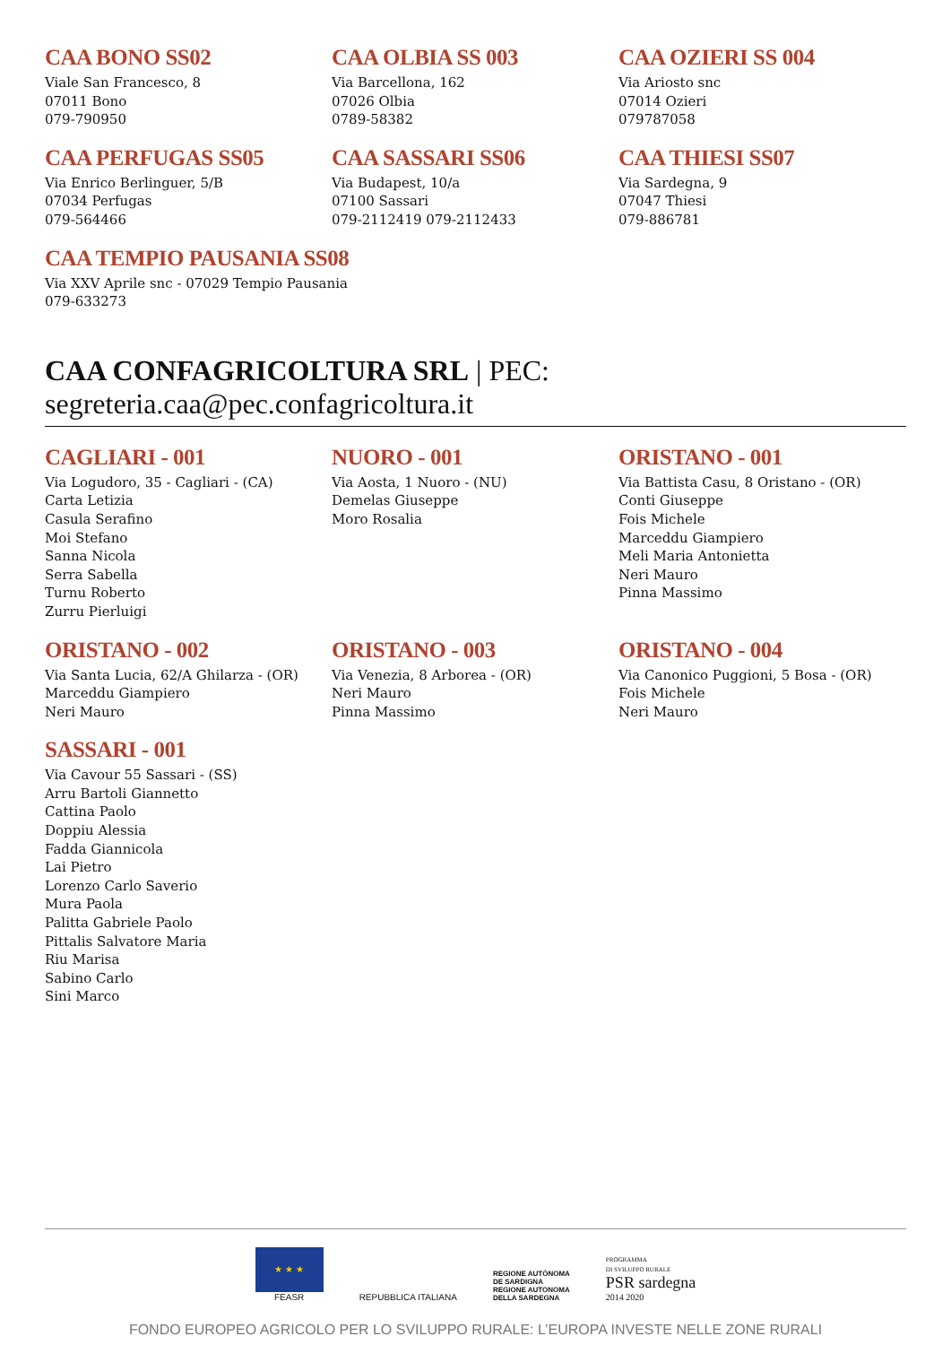CAA BONO SS02
Viale San Francesco, 8
07011 Bono
079-790950
CAA OLBIA SS 003
Via Barcellona, 162
07026 Olbia
0789-58382
CAA OZIERI SS 004
Via Ariosto snc
07014 Ozieri
079787058
CAA PERFUGAS SS05
Via Enrico Berlinguer, 5/B
07034 Perfugas
079-564466
CAA SASSARI SS06
Via Budapest, 10/a
07100 Sassari
079-2112419 079-2112433
CAA THIESI SS07
Via Sardegna, 9
07047 Thiesi
079-886781
CAA TEMPIO PAUSANIA SS08
Via XXV Aprile snc - 07029 Tempio Pausania
079-633273
CAA CONFAGRICOLTURA SRL | PEC: segreteria.caa@pec.confagricoltura.it
CAGLIARI - 001
Via Logudoro, 35 - Cagliari - (CA)
Carta Letizia
Casula Serafino
Moi Stefano
Sanna Nicola
Serra Sabella
Turnu Roberto
Zurru Pierluigi
NUORO - 001
Via Aosta, 1 Nuoro - (NU)
Demelas Giuseppe
Moro Rosalia
ORISTANO - 001
Via Battista Casu, 8 Oristano - (OR)
Conti Giuseppe
Fois Michele
Marceddu Giampiero
Meli Maria Antonietta
Neri Mauro
Pinna Massimo
ORISTANO - 002
Via Santa Lucia, 62/A Ghilarza - (OR)
Marceddu Giampiero
Neri Mauro
ORISTANO - 003
Via Venezia, 8 Arborea - (OR)
Neri Mauro
Pinna Massimo
ORISTANO - 004
Via Canonico Puggioni, 5 Bosa - (OR)
Fois Michele
Neri Mauro
SASSARI - 001
Via Cavour 55 Sassari - (SS)
Arru Bartoli Giannetto
Cattina Paolo
Doppiu Alessia
Fadda Giannicola
Lai Pietro
Lorenzo Carlo Saverio
Mura Paola
Palitta Gabriele Paolo
Pittalis Salvatore Maria
Riu Marisa
Sabino Carlo
Sini Marco
★ ★ ★
FEASR
REPUBBLICA ITALIANA
REGIONE AUTÒNOMA
DE SARDIGNA
REGIONE AUTONOMA
DELLA SARDEGNA
PROGRAMMA
DI SVILUPPO RURALE
PSR sardegna
2014 2020
FONDO EUROPEO AGRICOLO PER LO SVILUPPO RURALE: L’EUROPA INVESTE NELLE ZONE RURALI